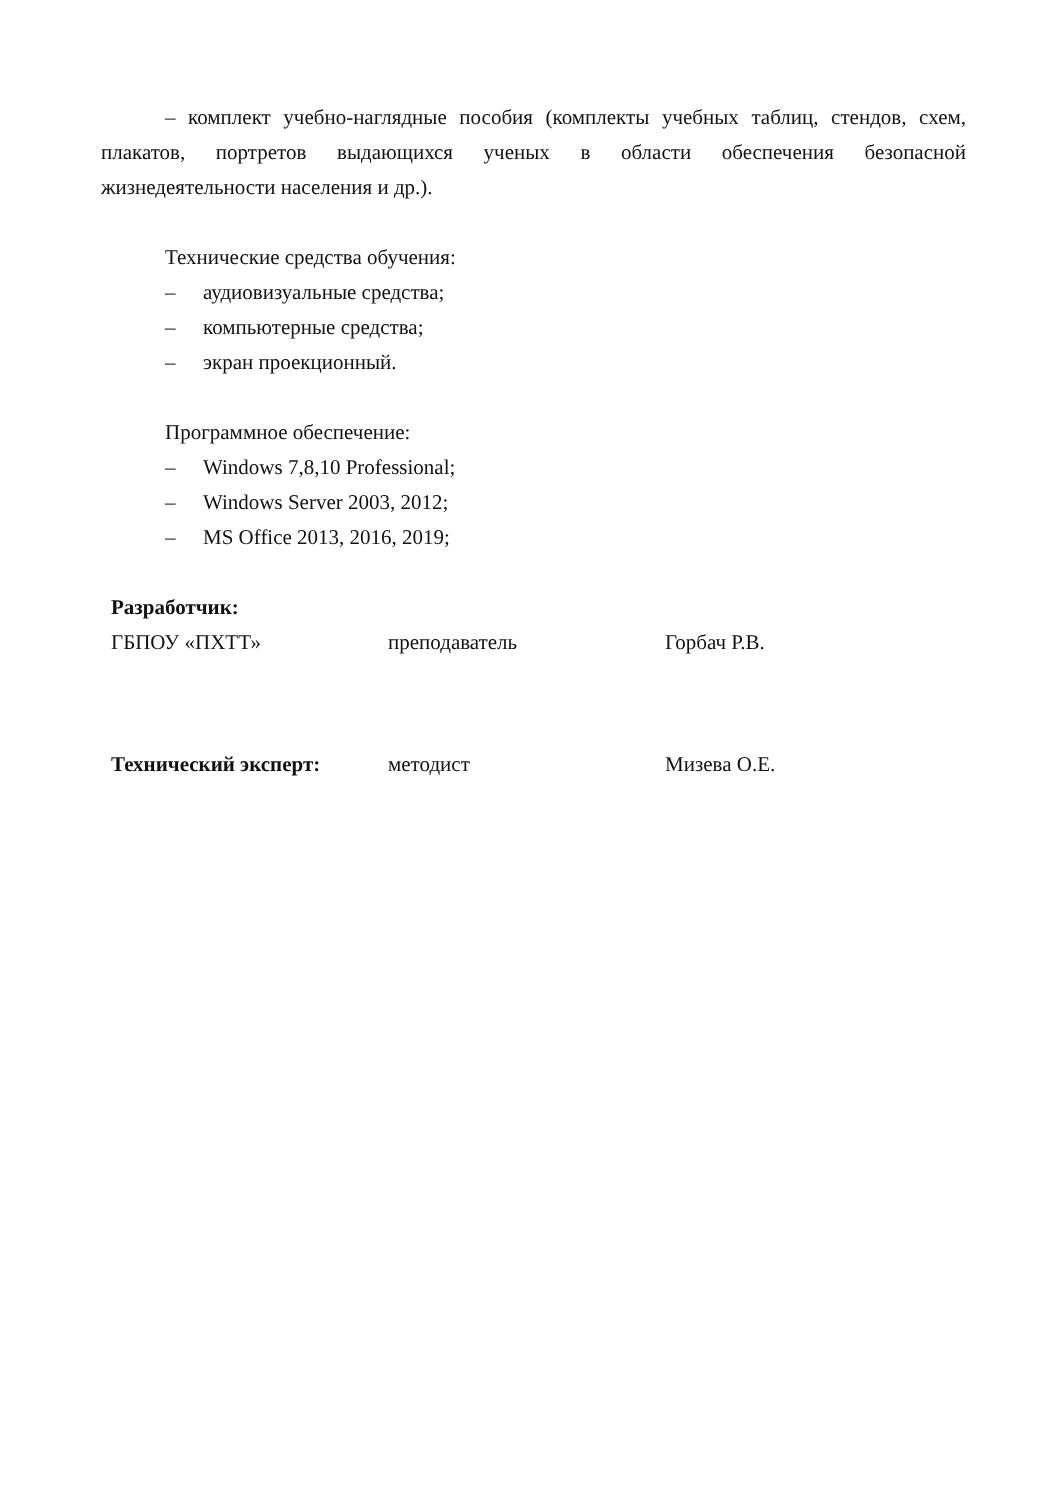– комплект учебно-наглядные пособия (комплекты учебных таблиц, стендов, схем, плакатов, портретов выдающихся ученых в области обеспечения безопасной жизнедеятельности населения и др.).
Технические средства обучения:
– аудиовизуальные средства;
– компьютерные средства;
– экран проекционный.
Программное обеспечение:
– Windows 7,8,10 Professional;
– Windows Server 2003, 2012;
– MS Office 2013, 2016, 2019;
Разработчик:
ГБПОУ «ПХТТ» преподаватель Горбач Р.В.
Технический эксперт: методист Мизева О.Е.